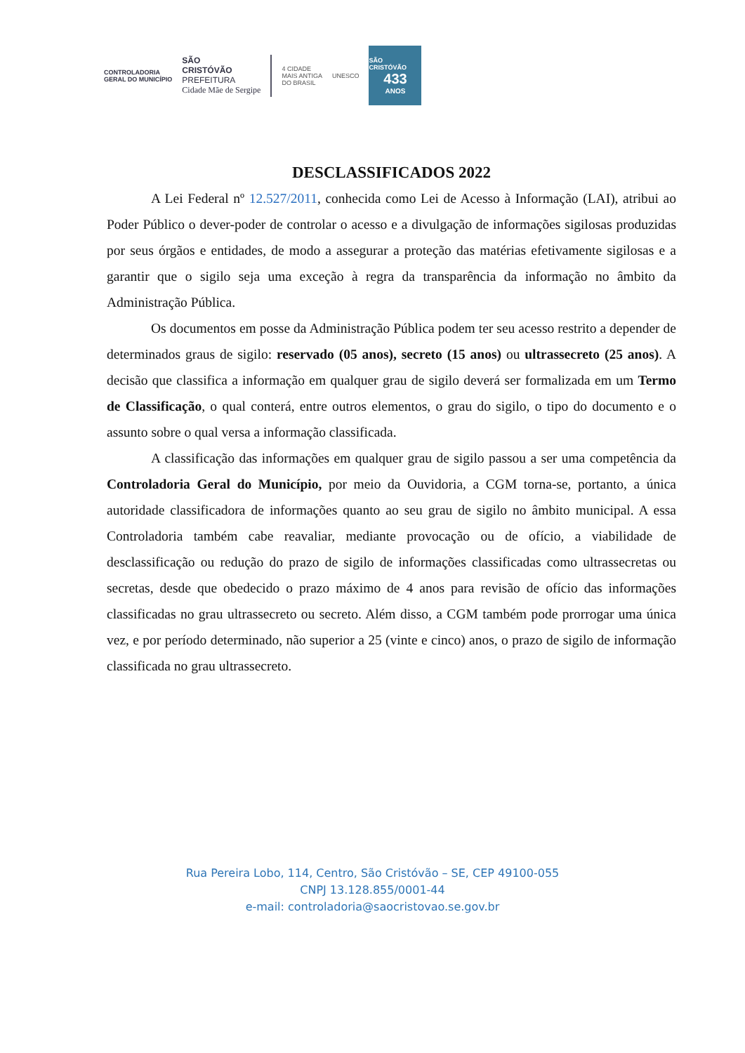CONTROLADORIA
GERAL DO MUNICÍPIO
SÃO
CRISTÓVÃO
PREFEITURA
Cidade Mãe de Sergipe
4 CIDADE
MAIS ANTIGA
DO BRASIL
UNESCO
SÃO CRISTÓVÃO
433
ANOS
DESCLASSIFICADOS 2022
A Lei Federal nº 12.527/2011, conhecida como Lei de Acesso à Informação (LAI), atribui ao Poder Público o dever-poder de controlar o acesso e a divulgação de informações sigilosas produzidas por seus órgãos e entidades, de modo a assegurar a proteção das matérias efetivamente sigilosas e a garantir que o sigilo seja uma exceção à regra da transparência da informação no âmbito da Administração Pública.
Os documentos em posse da Administração Pública podem ter seu acesso restrito a depender de determinados graus de sigilo: reservado (05 anos), secreto (15 anos) ou ultrassecreto (25 anos). A decisão que classifica a informação em qualquer grau de sigilo deverá ser formalizada em um Termo de Classificação, o qual conterá, entre outros elementos, o grau do sigilo, o tipo do documento e o assunto sobre o qual versa a informação classificada.
A classificação das informações em qualquer grau de sigilo passou a ser uma competência da Controladoria Geral do Município, por meio da Ouvidoria, a CGM torna-se, portanto, a única autoridade classificadora de informações quanto ao seu grau de sigilo no âmbito municipal. A essa Controladoria também cabe reavaliar, mediante provocação ou de ofício, a viabilidade de desclassificação ou redução do prazo de sigilo de informações classificadas como ultrassecretas ou secretas, desde que obedecido o prazo máximo de 4 anos para revisão de ofício das informações classificadas no grau ultrassecreto ou secreto. Além disso, a CGM também pode prorrogar uma única vez, e por período determinado, não superior a 25 (vinte e cinco) anos, o prazo de sigilo de informação classificada no grau ultrassecreto.
Rua Pereira Lobo, 114, Centro, São Cristóvão – SE, CEP 49100-055
CNPJ 13.128.855/0001-44
e-mail: controladoria@saocristovao.se.gov.br